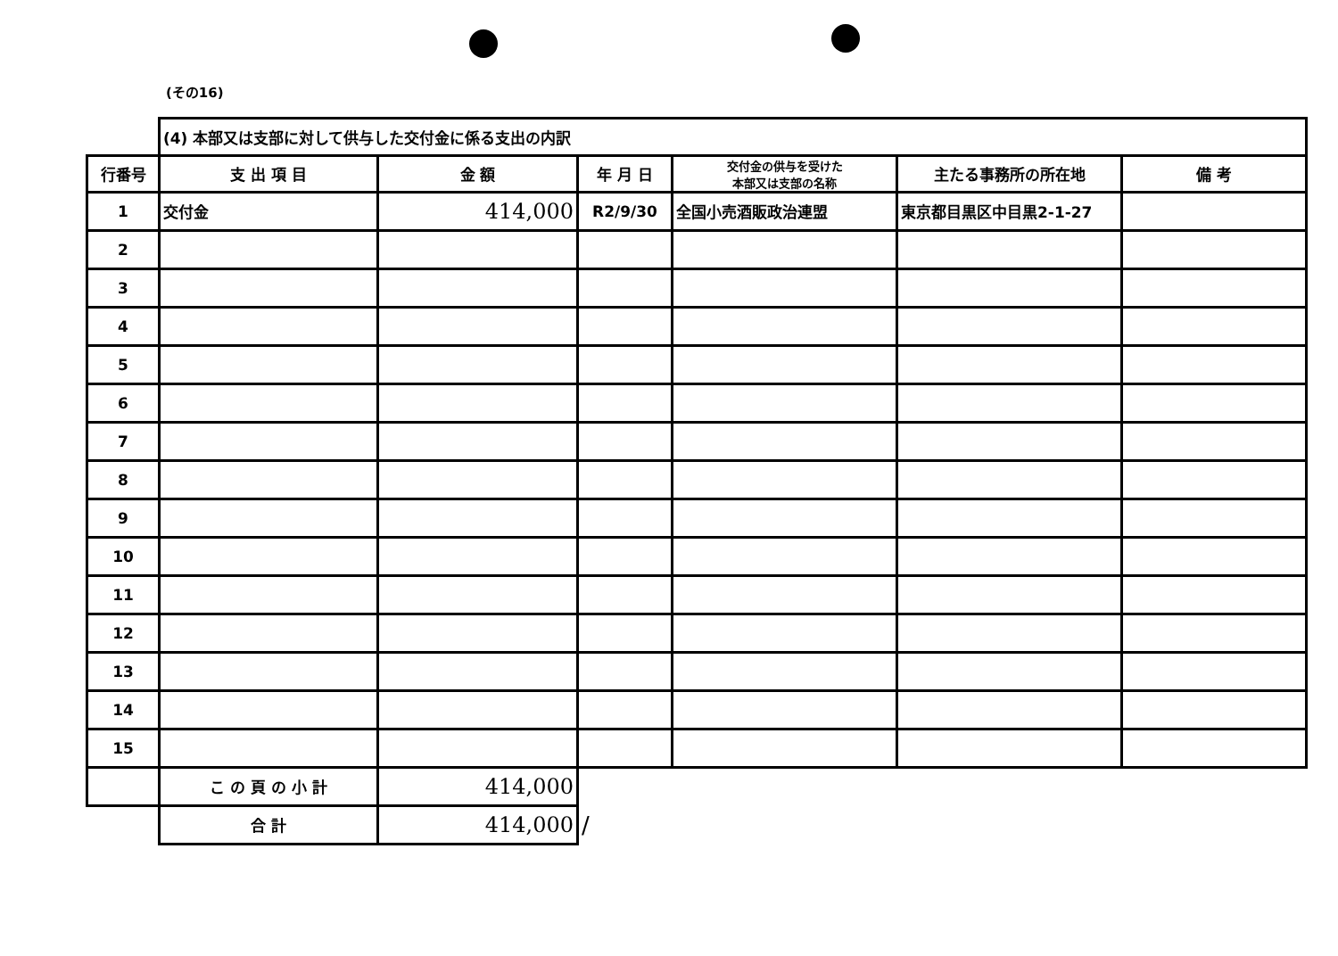(その16)
| | (4) 本部又は支部に対して供与した交付金に係る支出の内訳 | | | | | |
| 行番号 | 支 出 項 目 | 金 額 | 年 月 日 | 交付金の供与を受けた 本部又は支部の名称 | 主たる事務所の所在地 | 備 考 |
| 1 | 交付金 | 414,000 | R2/9/30 | 全国小売酒販政治連盟 | 東京都目黒区中目黒2-1-27 | |
| 2 | | | | | | |
| 3 | | | | | | |
| 4 | | | | | | |
| 5 | | | | | | |
| 6 | | | | | | |
| 7 | | | | | | |
| 8 | | | | | | |
| 9 | | | | | | |
| 10 | | | | | | |
| 11 | | | | | | |
| 12 | | | | | | |
| 13 | | | | | | |
| 14 | | | | | | |
| 15 | | | | | | |
| | こ の 頁 の 小 計 | 414,000 | | | | |
| | 合 計 | 414,000 | / | | | |